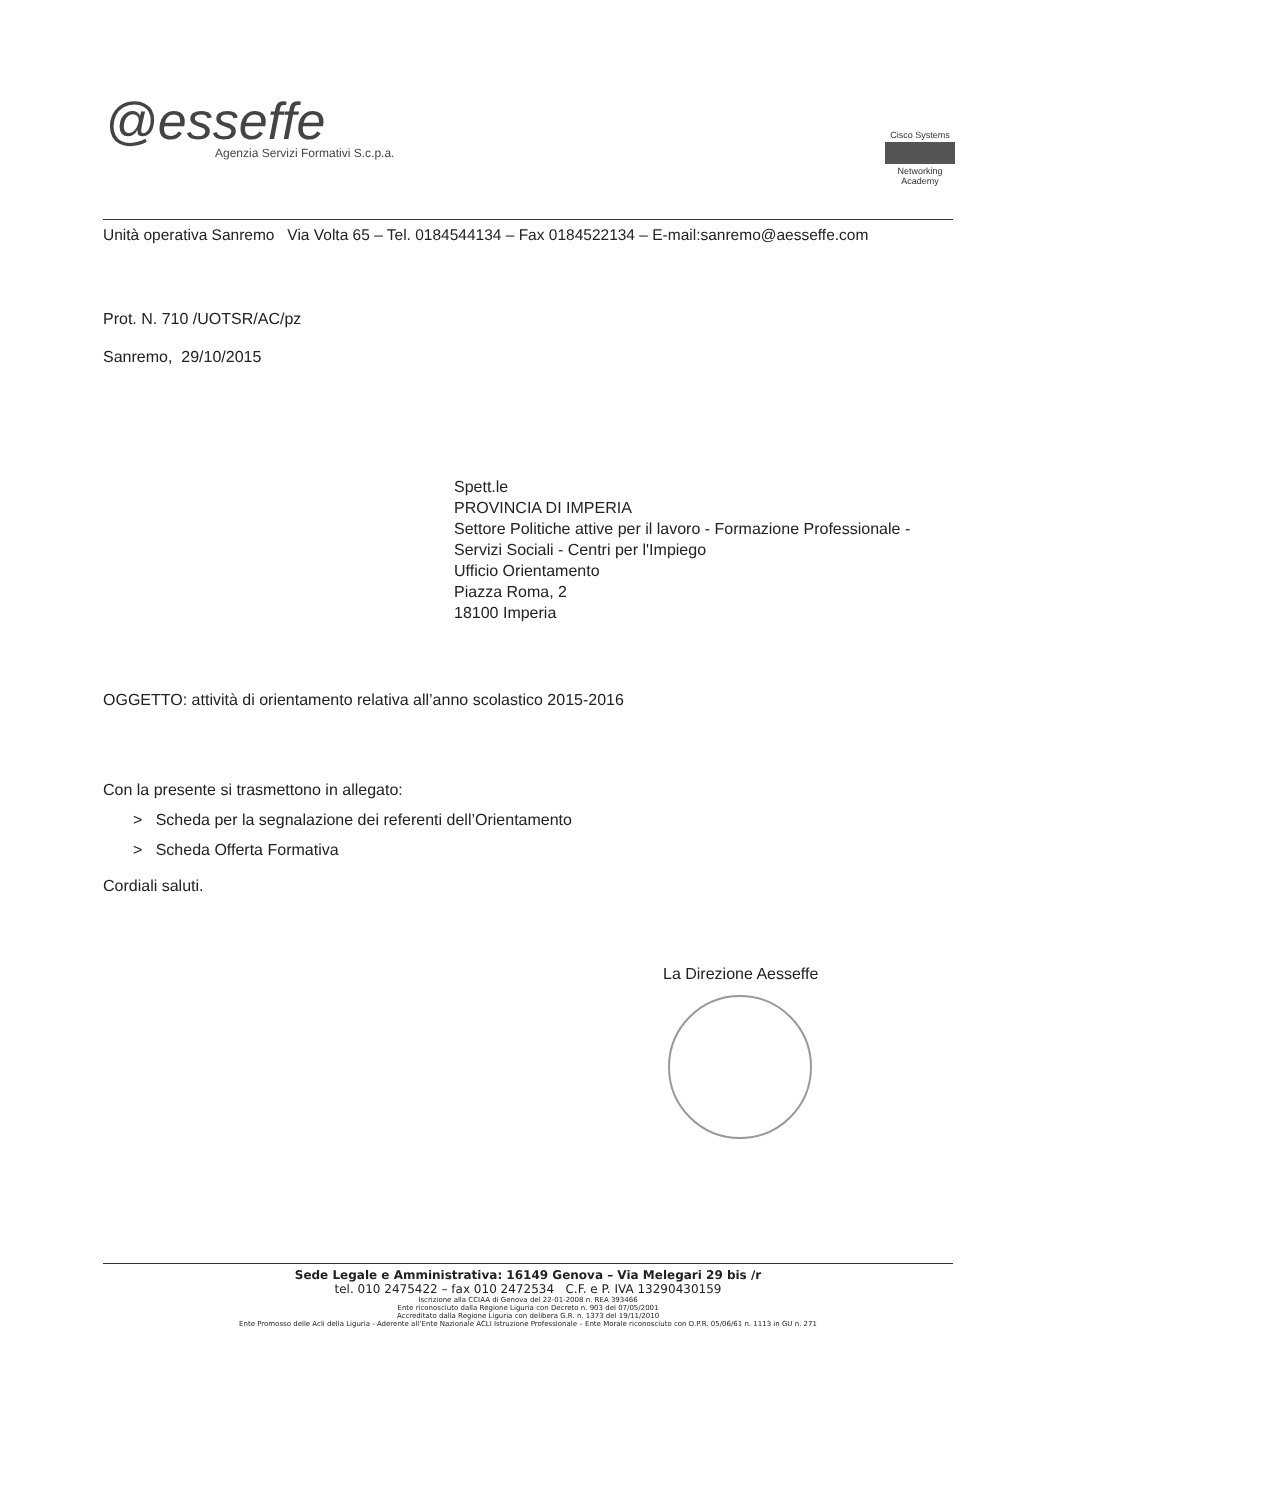@esseffe
Agenzia Servizi Formativi S.c.p.a.
Cisco Systems
Networking
Academy
Unità operativa Sanremo Via Volta 65 – Tel. 0184544134 – Fax 0184522134 – E-mail:sanremo@aesseffe.com
Prot. N. 710 /UOTSR/AC/pz
Sanremo, 29/10/2015
Spett.le
PROVINCIA DI IMPERIA
Settore Politiche attive per il lavoro - Formazione Professionale -
Servizi Sociali - Centri per l'Impiego
Ufficio Orientamento
Piazza Roma, 2
18100 Imperia
OGGETTO: attività di orientamento relativa all’anno scolastico 2015-2016
Con la presente si trasmettono in allegato:
> Scheda per la segnalazione dei referenti dell’Orientamento
> Scheda Offerta Formativa
Cordiali saluti.
La Direzione Aesseffe
Sede Legale e Amministrativa: 16149 Genova – Via Melegari 29 bis /r
tel. 010 2475422 – fax 010 2472534 C.F. e P. IVA 13290430159
Iscrizione alla CCIAA di Genova del 22-01-2008 n. REA 393466
Ente riconosciuto dalla Regione Liguria con Decreto n. 903 del 07/05/2001
Accreditato dalla Regione Liguria con delibera G.R. n. 1373 del 19/11/2010
Ente Promosso delle Acli della Liguria - Aderente all’Ente Nazionale ACLI Istruzione Professionale – Ente Morale riconosciuto con D.P.R. 05/06/61 n. 1113 in GU n. 271